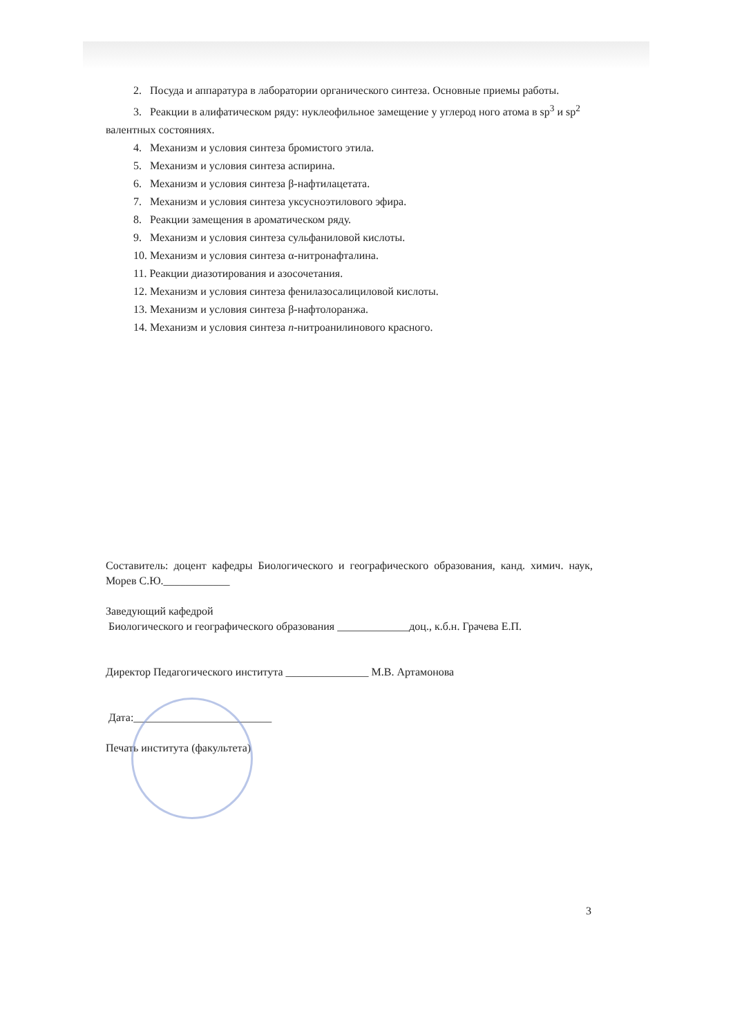2. Посуда и аппаратура в лаборатории органического синтеза. Основные приемы работы.
3. Реакции в алифатическом ряду: нуклеофильное замещение у углерод ного атома в sp<sup>3</sup> и sp<sup>2</sup> валентных состояниях.
4. Механизм и условия синтеза бромистого этила.
5. Механизм и условия синтеза аспирина.
6. Механизм и условия синтеза β-нафтилацетата.
7. Механизм и условия синтеза уксусноэтилового эфира.
8. Реакции замещения в ароматическом ряду.
9. Механизм и условия синтеза сульфаниловой кислоты.
10. Механизм и условия синтеза α-нитронафталина.
11. Реакции диазотирования и азосочетания.
12. Механизм и условия синтеза фенилазосалициловой кислоты.
13. Механизм и условия синтеза β-нафтолоранжа.
14. Механизм и условия синтеза n-нитроанилинового красного.
Составитель: доцент кафедры Биологического и географического образования, канд. химич. наук, Морев С.Ю.____________
Заведующий кафедрой
Биологического и географического образования _____________доц., к.б.н. Грачева Е.П.
Директор Педагогического института _______________ М.В. Артамонова
Дата:_________________________
Печать института (факультета)
3